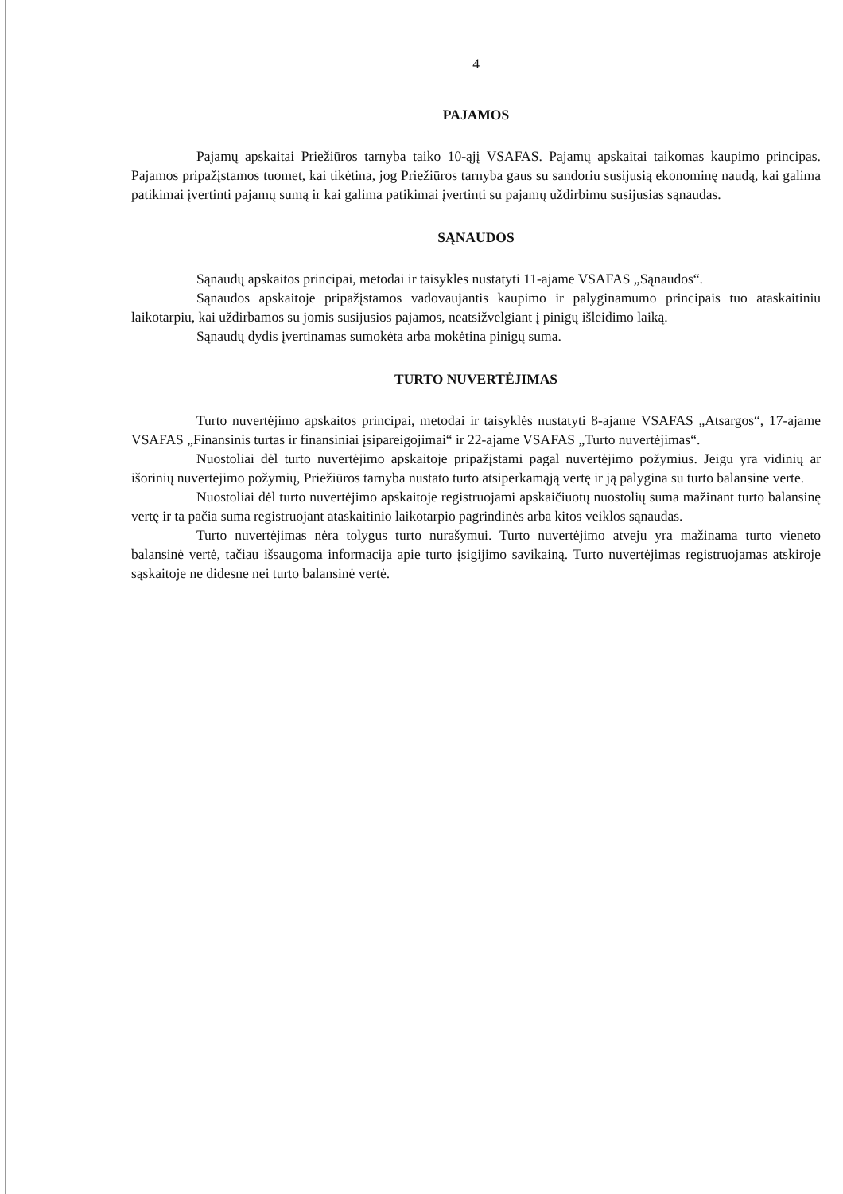4
PAJAMOS
Pajamų apskaitai Priežiūros tarnyba taiko 10-ąjį VSAFAS. Pajamų apskaitai taikomas kaupimo principas. Pajamos pripažįstamos tuomet, kai tikėtina, jog Priežiūros tarnyba gaus su sandoriu susijusią ekonominę naudą, kai galima patikimai įvertinti pajamų sumą ir kai galima patikimai įvertinti su pajamų uždirbimu susijusias sąnaudas.
SĄNAUDOS
Sąnaudų apskaitos principai, metodai ir taisyklės nustatyti 11-ajame VSAFAS „Sąnaudos“.
Sąnaudos apskaitoje pripažįstamos vadovaujantis kaupimo ir palyginamumo principais tuo ataskaitiniu laikotarpiu, kai uždirbamos su jomis susijusios pajamos, neatsižvelgiant į pinigų išleidimo laiką.
Sąnaudų dydis įvertinamas sumokėta arba mokėtina pinigų suma.
TURTO NUVERTĖJIMAS
Turto nuvertėjimo apskaitos principai, metodai ir taisyklės nustatyti 8-ajame VSAFAS „Atsargos“, 17-ajame VSAFAS „Finansinis turtas ir finansiniai įsipareigojimai“ ir 22-ajame VSAFAS „Turto nuvertėjimas“.
Nuostoliai dėl turto nuvertėjimo apskaitoje pripažįstami pagal nuvertėjimo požymius. Jeigu yra vidinių ar išorinių nuvertėjimo požymių, Priežiūros tarnyba nustato turto atsiperkamąją vertę ir ją palygina su turto balansine verte.
Nuostoliai dėl turto nuvertėjimo apskaitoje registruojami apskaičiuotų nuostolių suma mažinant turto balansinę vertę ir ta pačia suma registruojant ataskaitinio laikotarpio pagrindinės arba kitos veiklos sąnaudas.
Turto nuvertėjimas nėra tolygus turto nurašymui. Turto nuvertėjimo atveju yra mažinama turto vieneto balansinė vertė, tačiau išsaugoma informacija apie turto įsigijimo savikainą. Turto nuvertėjimas registruojamas atskiroje sąskaitoje ne didesne nei turto balansinė vertė.